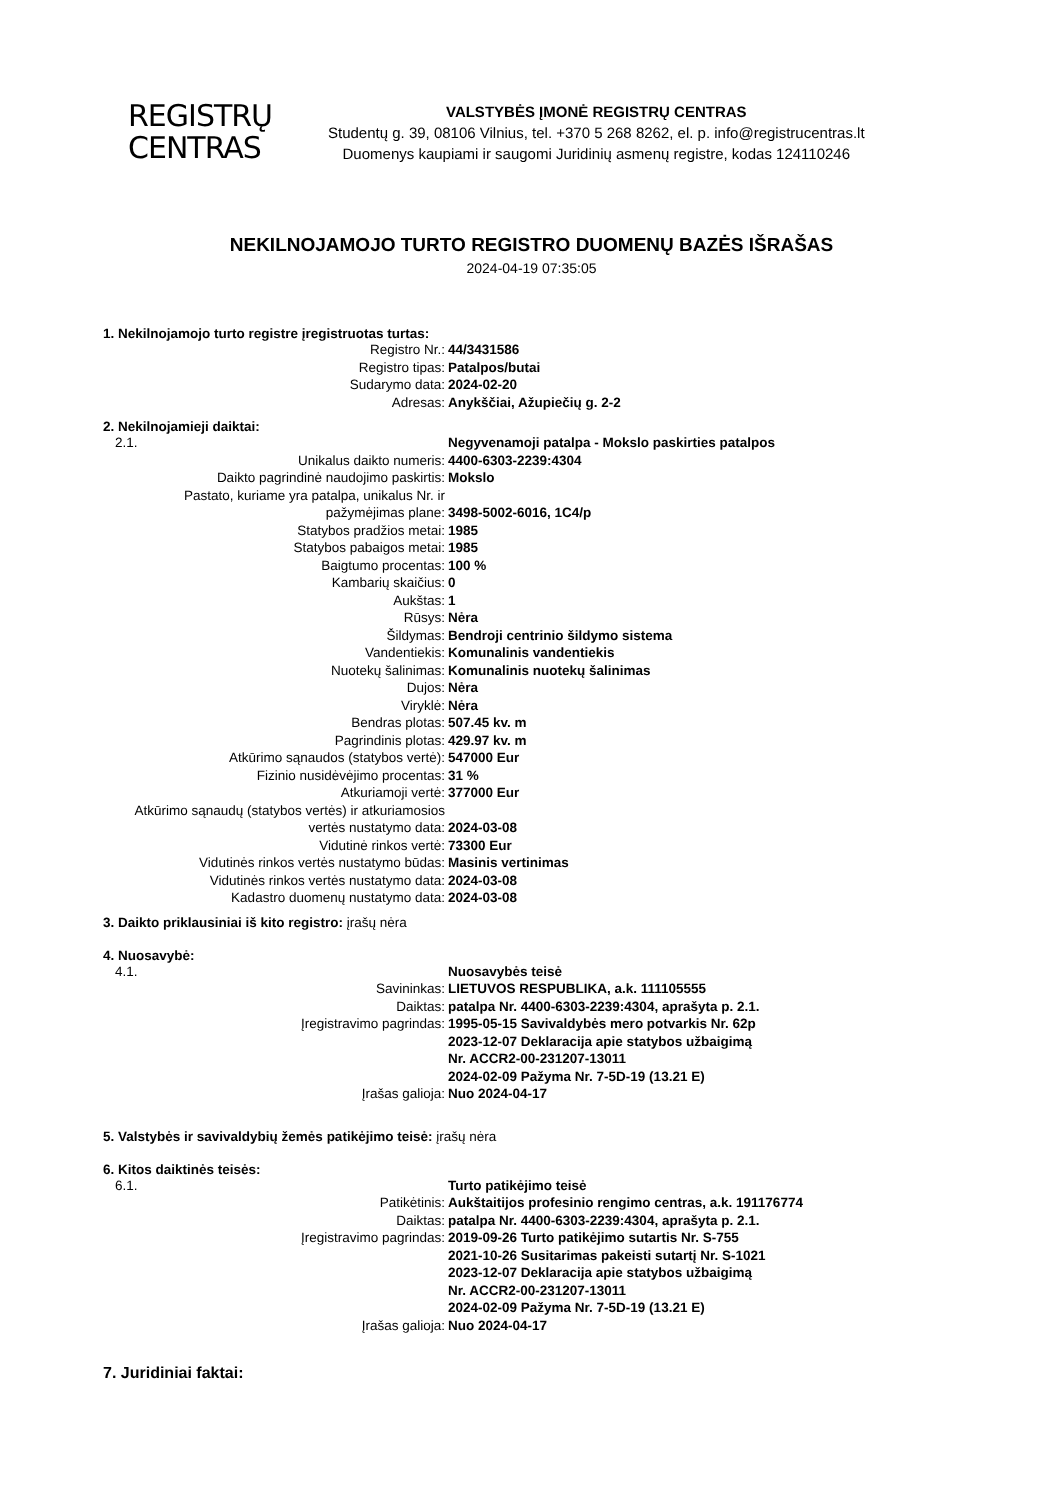REGISTRŲ
CENTRAS
VALSTYBĖS ĮMONĖ REGISTRŲ CENTRAS
Studentų g. 39, 08106 Vilnius, tel. +370 5 268 8262, el. p. info@registrucentras.lt
Duomenys kaupiami ir saugomi Juridinių asmenų registre, kodas 124110246
NEKILNOJAMOJO TURTO REGISTRO DUOMENŲ BAZĖS IŠRAŠAS
2024-04-19 07:35:05
1. Nekilnojamojo turto registre įregistruotas turtas:
| Registro Nr.: | 44/3431586 |
| Registro tipas: | Patalpos/butai |
| Sudarymo data: | 2024-02-20 |
| Adresas: | Anykščiai, Ažupiečių g. 2-2 |
2. Nekilnojamieji daiktai:
| 2.1. | Negyvenamoji patalpa - Mokslo paskirties patalpos |
| Unikalus daikto numeris: | 4400-6303-2239:4304 |
| Daikto pagrindinė naudojimo paskirtis: | Mokslo |
| Pastato, kuriame yra patalpa, unikalus Nr. ir pažymėjimas plane: | 3498-5002-6016, 1C4/p |
| Statybos pradžios metai: | 1985 |
| Statybos pabaigos metai: | 1985 |
| Baigtumo procentas: | 100 % |
| Kambarių skaičius: | 0 |
| Aukštas: | 1 |
| Rūsys: | Nėra |
| Šildymas: | Bendroji centrinio šildymo sistema |
| Vandentiekis: | Komunalinis vandentiekis |
| Nuotekų šalinimas: | Komunalinis nuotekų šalinimas |
| Dujos: | Nėra |
| Viryklė: | Nėra |
| Bendras plotas: | 507.45 kv. m |
| Pagrindinis plotas: | 429.97 kv. m |
| Atkūrimo sąnaudos (statybos vertė): | 547000 Eur |
| Fizinio nusidėvėjimo procentas: | 31 % |
| Atkuriamoji vertė: | 377000 Eur |
| Atkūrimo sąnaudų (statybos vertės) ir atkuriamosios vertės nustatymo data: | 2024-03-08 |
| Vidutinė rinkos vertė: | 73300 Eur |
| Vidutinės rinkos vertės nustatymo būdas: | Masinis vertinimas |
| Vidutinės rinkos vertės nustatymo data: | 2024-03-08 |
| Kadastro duomenų nustatymo data: | 2024-03-08 |
3. Daikto priklausiniai iš kito registro: įrašų nėra
4. Nuosavybė:
| 4.1. | Nuosavybės teisė |
| Savininkas: | LIETUVOS RESPUBLIKA, a.k. 111105555 |
| Daiktas: | patalpa Nr. 4400-6303-2239:4304, aprašyta p. 2.1. |
| Įregistravimo pagrindas: | 1995-05-15 Savivaldybės mero potvarkis Nr. 62p 2023-12-07 Deklaracija apie statybos užbaigimą Nr. ACCR2-00-231207-13011 2024-02-09 Pažyma Nr. 7-5D-19 (13.21 E) |
| Įrašas galioja: | Nuo 2024-04-17 |
5. Valstybės ir savivaldybių žemės patikėjimo teisė: įrašų nėra
6. Kitos daiktinės teisės:
| 6.1. | Turto patikėjimo teisė |
| Patikėtinis: | Aukštaitijos profesinio rengimo centras, a.k. 191176774 |
| Daiktas: | patalpa Nr. 4400-6303-2239:4304, aprašyta p. 2.1. |
| Įregistravimo pagrindas: | 2019-09-26 Turto patikėjimo sutartis Nr. S-755 2021-10-26 Susitarimas pakeisti sutartį Nr. S-1021 2023-12-07 Deklaracija apie statybos užbaigimą Nr. ACCR2-00-231207-13011 2024-02-09 Pažyma Nr. 7-5D-19 (13.21 E) |
| Įrašas galioja: | Nuo 2024-04-17 |
7. Juridiniai faktai: